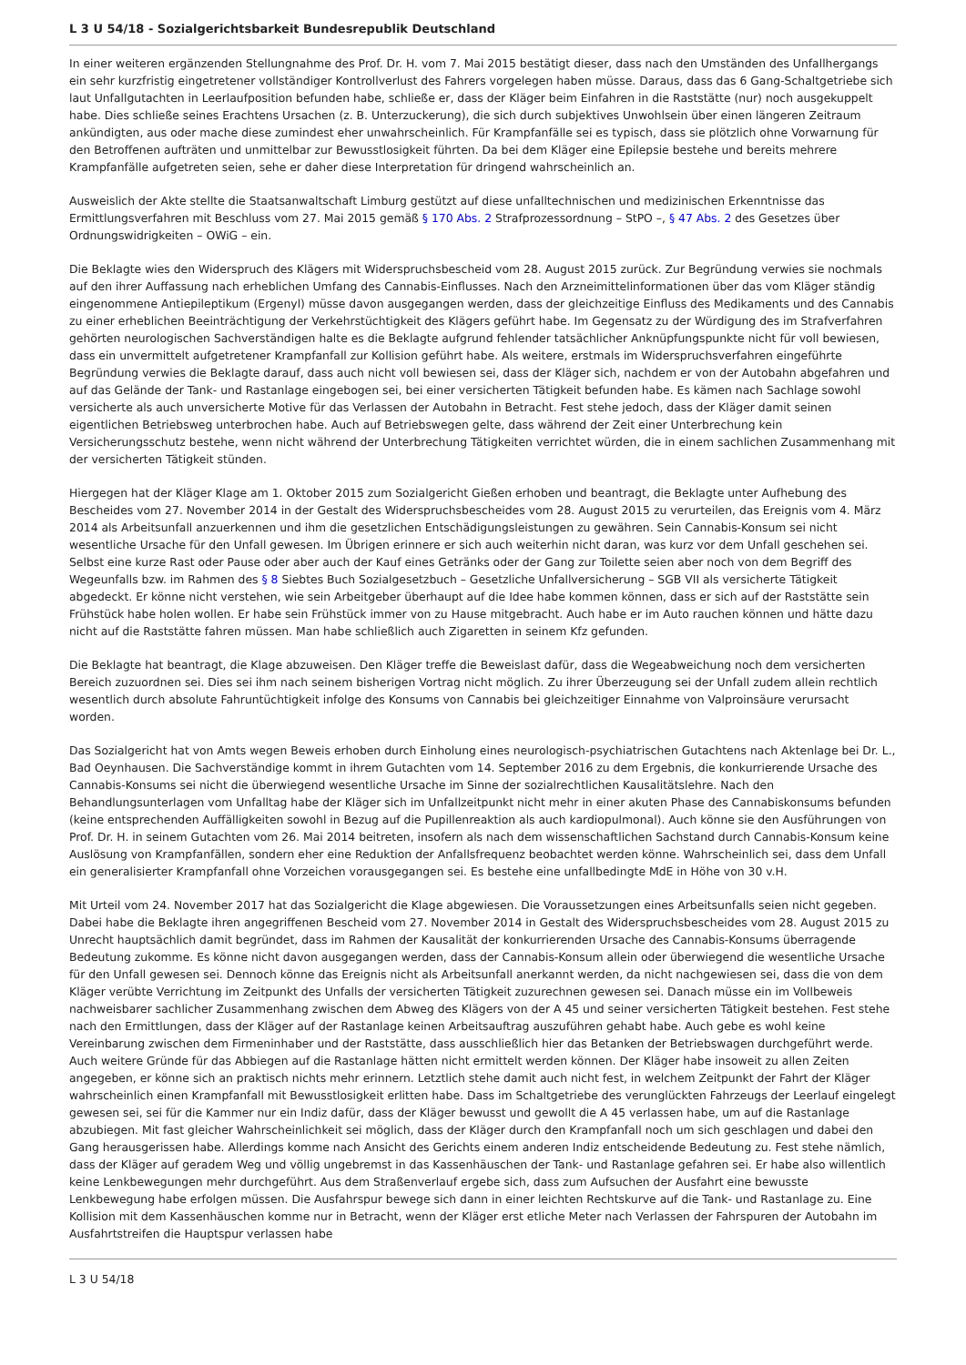L 3 U 54/18 - Sozialgerichtsbarkeit Bundesrepublik Deutschland
In einer weiteren ergänzenden Stellungnahme des Prof. Dr. H. vom 7. Mai 2015 bestätigt dieser, dass nach den Umständen des Unfallhergangs ein sehr kurzfristig eingetretener vollständiger Kontrollverlust des Fahrers vorgelegen haben müsse. Daraus, dass das 6 Gang-Schaltgetriebe sich laut Unfallgutachten in Leerlaufposition befunden habe, schließe er, dass der Kläger beim Einfahren in die Raststätte (nur) noch ausgekuppelt habe. Dies schließe seines Erachtens Ursachen (z. B. Unterzuckerung), die sich durch subjektives Unwohlsein über einen längeren Zeitraum ankündigten, aus oder mache diese zumindest eher unwahrscheinlich. Für Krampfanfälle sei es typisch, dass sie plötzlich ohne Vorwarnung für den Betroffenen aufträten und unmittelbar zur Bewusstlosigkeit führten. Da bei dem Kläger eine Epilepsie bestehe und bereits mehrere Krampfanfälle aufgetreten seien, sehe er daher diese Interpretation für dringend wahrscheinlich an.
Ausweislich der Akte stellte die Staatsanwaltschaft Limburg gestützt auf diese unfalltechnischen und medizinischen Erkenntnisse das Ermittlungsverfahren mit Beschluss vom 27. Mai 2015 gemäß § 170 Abs. 2 Strafprozessordnung – StPO –, § 47 Abs. 2 des Gesetzes über Ordnungswidrigkeiten – OWiG – ein.
Die Beklagte wies den Widerspruch des Klägers mit Widerspruchsbescheid vom 28. August 2015 zurück. Zur Begründung verwies sie nochmals auf den ihrer Auffassung nach erheblichen Umfang des Cannabis-Einflusses. Nach den Arzneimittelinformationen über das vom Kläger ständig eingenommene Antiepileptikum (Ergenyl) müsse davon ausgegangen werden, dass der gleichzeitige Einfluss des Medikaments und des Cannabis zu einer erheblichen Beeinträchtigung der Verkehrstüchtigkeit des Klägers geführt habe. Im Gegensatz zu der Würdigung des im Strafverfahren gehörten neurologischen Sachverständigen halte es die Beklagte aufgrund fehlender tatsächlicher Anknüpfungspunkte nicht für voll bewiesen, dass ein unvermittelt aufgetretener Krampfanfall zur Kollision geführt habe. Als weitere, erstmals im Widerspruchsverfahren eingeführte Begründung verwies die Beklagte darauf, dass auch nicht voll bewiesen sei, dass der Kläger sich, nachdem er von der Autobahn abgefahren und auf das Gelände der Tank- und Rastanlage eingebogen sei, bei einer versicherten Tätigkeit befunden habe. Es kämen nach Sachlage sowohl versicherte als auch unversicherte Motive für das Verlassen der Autobahn in Betracht. Fest stehe jedoch, dass der Kläger damit seinen eigentlichen Betriebsweg unterbrochen habe. Auch auf Betriebswegen gelte, dass während der Zeit einer Unterbrechung kein Versicherungsschutz bestehe, wenn nicht während der Unterbrechung Tätigkeiten verrichtet würden, die in einem sachlichen Zusammenhang mit der versicherten Tätigkeit stünden.
Hiergegen hat der Kläger Klage am 1. Oktober 2015 zum Sozialgericht Gießen erhoben und beantragt, die Beklagte unter Aufhebung des Bescheides vom 27. November 2014 in der Gestalt des Widerspruchsbescheides vom 28. August 2015 zu verurteilen, das Ereignis vom 4. März 2014 als Arbeitsunfall anzuerkennen und ihm die gesetzlichen Entschädigungsleistungen zu gewähren. Sein Cannabis-Konsum sei nicht wesentliche Ursache für den Unfall gewesen. Im Übrigen erinnere er sich auch weiterhin nicht daran, was kurz vor dem Unfall geschehen sei. Selbst eine kurze Rast oder Pause oder aber auch der Kauf eines Getränks oder der Gang zur Toilette seien aber noch von dem Begriff des Wegeunfalls bzw. im Rahmen des § 8 Siebtes Buch Sozialgesetzbuch – Gesetzliche Unfallversicherung – SGB VII als versicherte Tätigkeit abgedeckt. Er könne nicht verstehen, wie sein Arbeitgeber überhaupt auf die Idee habe kommen können, dass er sich auf der Raststätte sein Frühstück habe holen wollen. Er habe sein Frühstück immer von zu Hause mitgebracht. Auch habe er im Auto rauchen können und hätte dazu nicht auf die Raststätte fahren müssen. Man habe schließlich auch Zigaretten in seinem Kfz gefunden.
Die Beklagte hat beantragt, die Klage abzuweisen. Den Kläger treffe die Beweislast dafür, dass die Wegeabweichung noch dem versicherten Bereich zuzuordnen sei. Dies sei ihm nach seinem bisherigen Vortrag nicht möglich. Zu ihrer Überzeugung sei der Unfall zudem allein rechtlich wesentlich durch absolute Fahruntüchtigkeit infolge des Konsums von Cannabis bei gleichzeitiger Einnahme von Valproinsäure verursacht worden.
Das Sozialgericht hat von Amts wegen Beweis erhoben durch Einholung eines neurologisch-psychiatrischen Gutachtens nach Aktenlage bei Dr. L., Bad Oeynhausen. Die Sachverständige kommt in ihrem Gutachten vom 14. September 2016 zu dem Ergebnis, die konkurrierende Ursache des Cannabis-Konsums sei nicht die überwiegend wesentliche Ursache im Sinne der sozialrechtlichen Kausalitätslehre. Nach den Behandlungsunterlagen vom Unfalltag habe der Kläger sich im Unfallzeitpunkt nicht mehr in einer akuten Phase des Cannabiskonsums befunden (keine entsprechenden Auffälligkeiten sowohl in Bezug auf die Pupillenreaktion als auch kardiopulmonal). Auch könne sie den Ausführungen von Prof. Dr. H. in seinem Gutachten vom 26. Mai 2014 beitreten, insofern als nach dem wissenschaftlichen Sachstand durch Cannabis-Konsum keine Auslösung von Krampfanfällen, sondern eher eine Reduktion der Anfallsfrequenz beobachtet werden könne. Wahrscheinlich sei, dass dem Unfall ein generalisierter Krampfanfall ohne Vorzeichen vorausgegangen sei. Es bestehe eine unfallbedingte MdE in Höhe von 30 v.H.
Mit Urteil vom 24. November 2017 hat das Sozialgericht die Klage abgewiesen. Die Voraussetzungen eines Arbeitsunfalls seien nicht gegeben. Dabei habe die Beklagte ihren angegriffenen Bescheid vom 27. November 2014 in Gestalt des Widerspruchsbescheides vom 28. August 2015 zu Unrecht hauptsächlich damit begründet, dass im Rahmen der Kausalität der konkurrierenden Ursache des Cannabis-Konsums überragende Bedeutung zukomme. Es könne nicht davon ausgegangen werden, dass der Cannabis-Konsum allein oder überwiegend die wesentliche Ursache für den Unfall gewesen sei. Dennoch könne das Ereignis nicht als Arbeitsunfall anerkannt werden, da nicht nachgewiesen sei, dass die von dem Kläger verübte Verrichtung im Zeitpunkt des Unfalls der versicherten Tätigkeit zuzurechnen gewesen sei. Danach müsse ein im Vollbeweis nachweisbarer sachlicher Zusammenhang zwischen dem Abweg des Klägers von der A 45 und seiner versicherten Tätigkeit bestehen. Fest stehe nach den Ermittlungen, dass der Kläger auf der Rastanlage keinen Arbeitsauftrag auszuführen gehabt habe. Auch gebe es wohl keine Vereinbarung zwischen dem Firmeninhaber und der Raststätte, dass ausschließlich hier das Betanken der Betriebswagen durchgeführt werde. Auch weitere Gründe für das Abbiegen auf die Rastanlage hätten nicht ermittelt werden können. Der Kläger habe insoweit zu allen Zeiten angegeben, er könne sich an praktisch nichts mehr erinnern. Letztlich stehe damit auch nicht fest, in welchem Zeitpunkt der Fahrt der Kläger wahrscheinlich einen Krampfanfall mit Bewusstlosigkeit erlitten habe. Dass im Schaltgetriebe des verunglückten Fahrzeugs der Leerlauf eingelegt gewesen sei, sei für die Kammer nur ein Indiz dafür, dass der Kläger bewusst und gewollt die A 45 verlassen habe, um auf die Rastanlage abzubiegen. Mit fast gleicher Wahrscheinlichkeit sei möglich, dass der Kläger durch den Krampfanfall noch um sich geschlagen und dabei den Gang herausgerissen habe. Allerdings komme nach Ansicht des Gerichts einem anderen Indiz entscheidende Bedeutung zu. Fest stehe nämlich, dass der Kläger auf geradem Weg und völlig ungebremst in das Kassenhäuschen der Tank- und Rastanlage gefahren sei. Er habe also willentlich keine Lenkbewegungen mehr durchgeführt. Aus dem Straßenverlauf ergebe sich, dass zum Aufsuchen der Ausfahrt eine bewusste Lenkbewegung habe erfolgen müssen. Die Ausfahrspur bewege sich dann in einer leichten Rechtskurve auf die Tank- und Rastanlage zu. Eine Kollision mit dem Kassenhäuschen komme nur in Betracht, wenn der Kläger erst etliche Meter nach Verlassen der Fahrspuren der Autobahn im Ausfahrtstreifen die Hauptspur verlassen habe
L 3 U 54/18